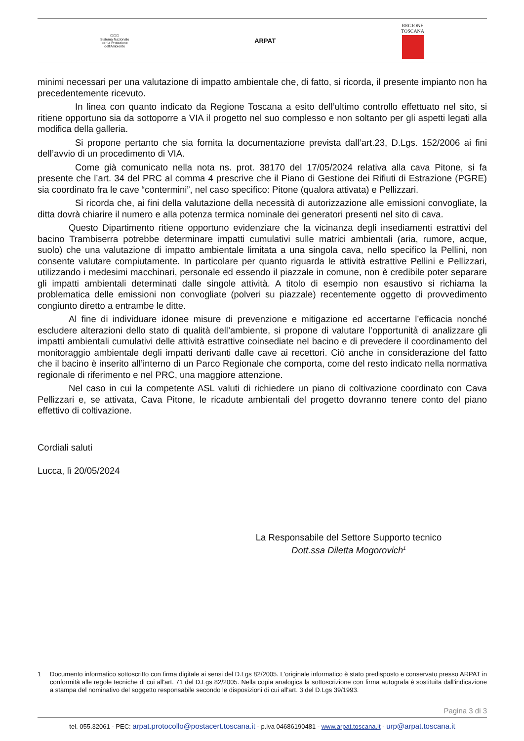⬡⬡⬡
Sistema Nazionale
per la Protezione
dell'Ambiente
ARPAT
REGIONE
TOSCANA
minimi necessari per una valutazione di impatto ambientale che, di fatto, si ricorda, il presente impianto non ha precedentemente ricevuto.
In linea con quanto indicato da Regione Toscana a esito dell’ultimo controllo effettuato nel sito, si ritiene opportuno sia da sottoporre a VIA il progetto nel suo complesso e non soltanto per gli aspetti legati alla modifica della galleria.
Si propone pertanto che sia fornita la documentazione prevista dall’art.23, D.Lgs. 152/2006 ai fini dell’avvio di un procedimento di VIA.
Come già comunicato nella nota ns. prot. 38170 del 17/05/2024 relativa alla cava Pitone, si fa presente che l’art. 34 del PRC al comma 4 prescrive che il Piano di Gestione dei Rifiuti di Estrazione (PGRE) sia coordinato fra le cave “contermini”, nel caso specifico: Pitone (qualora attivata) e Pellizzari.
Si ricorda che, ai fini della valutazione della necessità di autorizzazione alle emissioni convogliate, la ditta dovrà chiarire il numero e alla potenza termica nominale dei generatori presenti nel sito di cava.
Questo Dipartimento ritiene opportuno evidenziare che la vicinanza degli insediamenti estrattivi del bacino Trambiserra potrebbe determinare impatti cumulativi sulle matrici ambientali (aria, rumore, acque, suolo) che una valutazione di impatto ambientale limitata a una singola cava, nello specifico la Pellini, non consente valutare compiutamente. In particolare per quanto riguarda le attività estrattive Pellini e Pellizzari, utilizzando i medesimi macchinari, personale ed essendo il piazzale in comune, non è credibile poter separare gli impatti ambientali determinati dalle singole attività. A titolo di esempio non esaustivo si richiama la problematica delle emissioni non convogliate (polveri su piazzale) recentemente oggetto di provvedimento congiunto diretto a entrambe le ditte.
Al fine di individuare idonee misure di prevenzione e mitigazione ed accertarne l’efficacia nonché escludere alterazioni dello stato di qualità dell’ambiente, si propone di valutare l’opportunità di analizzare gli impatti ambientali cumulativi delle attività estrattive coinsediate nel bacino e di prevedere il coordinamento del monitoraggio ambientale degli impatti derivanti dalle cave ai recettori. Ciò anche in considerazione del fatto che il bacino è inserito all’interno di un Parco Regionale che comporta, come del resto indicato nella normativa regionale di riferimento e nel PRC, una maggiore attenzione.
Nel caso in cui la competente ASL valuti di richiedere un piano di coltivazione coordinato con Cava Pellizzari e, se attivata, Cava Pitone, le ricadute ambientali del progetto dovranno tenere conto del piano effettivo di coltivazione.
Cordiali saluti
Lucca, lì 20/05/2024
La Responsabile del Settore Supporto tecnico
Dott.ssa Diletta Mogorovich<sup>1</sup>
1 Documento informatico sottoscritto con firma digitale ai sensi del D.Lgs 82/2005. L'originale informatico è stato predisposto e conservato presso ARPAT in conformità alle regole tecniche di cui all'art. 71 del D.Lgs 82/2005. Nella copia analogica la sottoscrizione con firma autografa è sostituita dall'indicazione a stampa del nominativo del soggetto responsabile secondo le disposizioni di cui all'art. 3 del D.Lgs 39/1993.
Pagina 3 di 3
tel. 055.32061 - PEC: arpat.protocollo@postacert.toscana.it - p.iva 04686190481 - www.arpat.toscana.it - urp@arpat.toscana.it